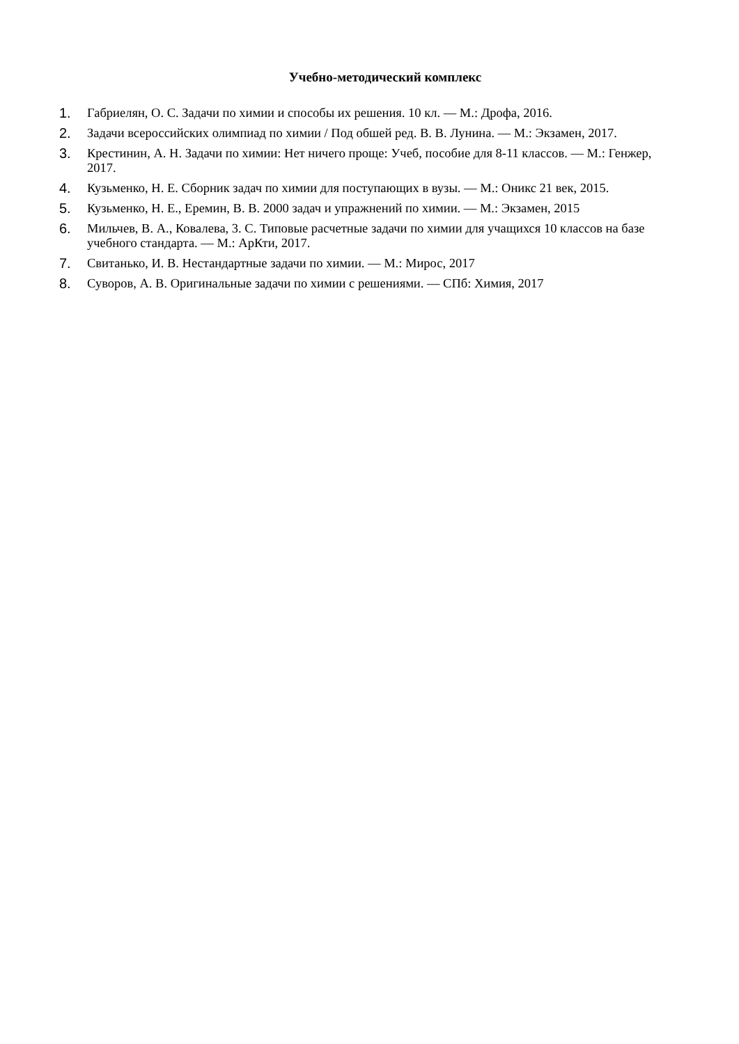Учебно-методический комплекс
1. Габриелян, О. С. Задачи по химии и способы их решения. 10 кл. — М.: Дрофа, 2016.
2. Задачи всероссийских олимпиад по химии / Под обшей ред. В. В. Лунина. — М.: Экзамен, 2017.
3. Крестинин, А. Н. Задачи по химии: Нет ничего проще: Учеб, пособие для 8-11 классов. — М.: Генжер, 2017.
4. Кузьменко, Н. Е. Сборник задач по химии для поступающих в вузы. — М.: Оникс 21 век, 2015.
5. Кузьменко, Н. Е., Еремин, В. В. 2000 задач и упражнений по химии. — М.: Экзамен, 2015
6. Мильчев, В. А., Ковалева, 3. С. Типовые расчетные задачи по химии для учащихся 10 классов на базе учебного стандарта. — М.: АрКти, 2017.
7. Свитанько, И. В. Нестандартные задачи по химии. — М.: Мирос, 2017
8. Суворов, А. В. Оригинальные задачи по химии с решениями. — СПб: Химия, 2017